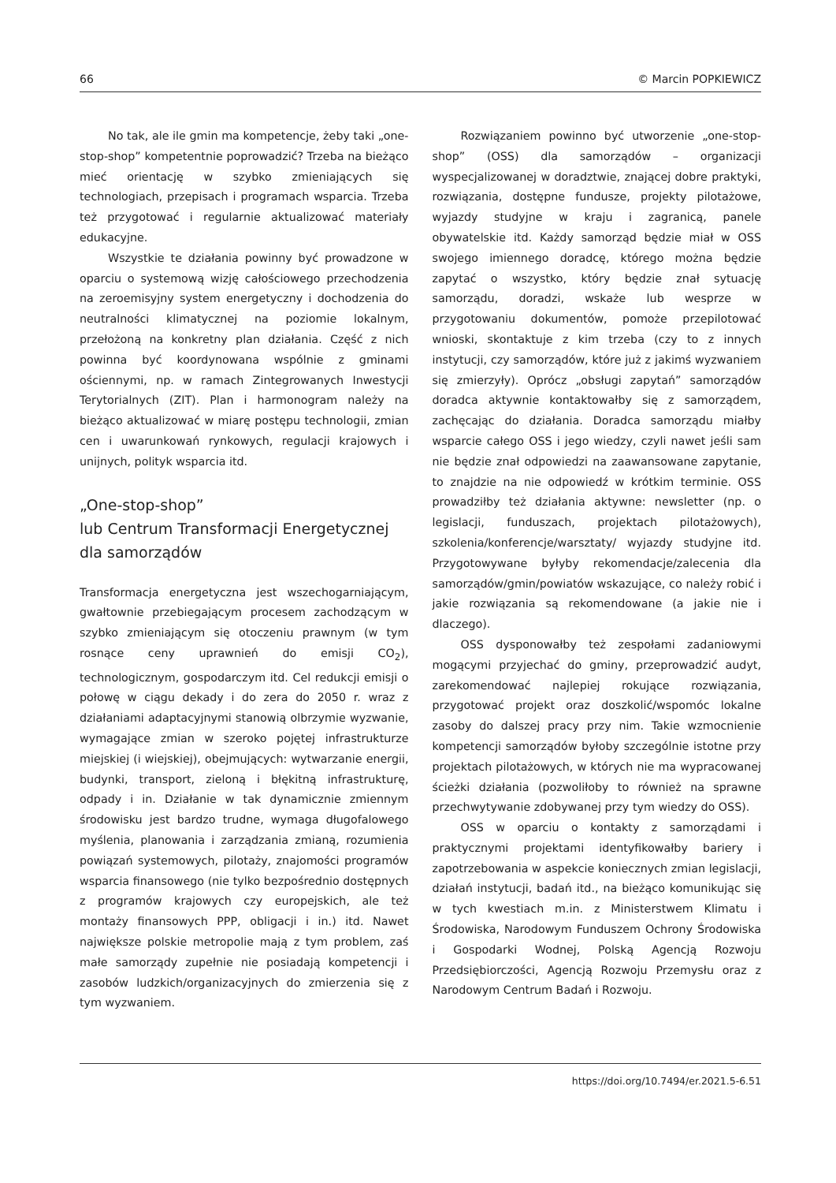66 © Marcin POPKIEWICZ
No tak, ale ile gmin ma kompetencje, żeby taki „one-stop-shop” kompetentnie poprowadzić? Trzeba na bieżąco mieć orientację w szybko zmieniających się technologiach, przepisach i programach wsparcia. Trzeba też przygotować i regularnie aktualizować materiały edukacyjne.
Wszystkie te działania powinny być prowadzone w oparciu o systemową wizję całościowego przechodzenia na zeroemisyjny system energetyczny i dochodzenia do neutralności klimatycznej na poziomie lokalnym, przełożoną na konkretny plan działania. Część z nich powinna być koordynowana wspólnie z gminami ościennymi, np. w ramach Zintegrowanych Inwestycji Terytorialnych (ZIT). Plan i harmonogram należy na bieżąco aktualizować w miarę postępu technologii, zmian cen i uwarunkowań rynkowych, regulacji krajowych i unijnych, polityk wsparcia itd.
„One-stop-shop”
lub Centrum Transformacji Energetycznej
dla samorządów
Transformacja energetyczna jest wszechogarniającym, gwałtownie przebiegającym procesem zachodzącym w szybko zmieniającym się otoczeniu prawnym (w tym rosnące ceny uprawnień do emisji CO<sub>2</sub>), technologicznym, gospodarczym itd. Cel redukcji emisji o połowę w ciągu dekady i do zera do 2050 r. wraz z działaniami adaptacyjnymi stanowią olbrzymie wyzwanie, wymagające zmian w szeroko pojętej infrastrukturze miejskiej (i wiejskiej), obejmujących: wytwarzanie energii, budynki, transport, zieloną i błękitną infrastrukturę, odpady i in. Działanie w tak dynamicznie zmiennym środowisku jest bardzo trudne, wymaga długofalowego myślenia, planowania i zarządzania zmianą, rozumienia powiązań systemowych, pilotaży, znajomości programów wsparcia finansowego (nie tylko bezpośrednio dostępnych z programów krajowych czy europejskich, ale też montaży finansowych PPP, obligacji i in.) itd. Nawet największe polskie metropolie mają z tym problem, zaś małe samorządy zupełnie nie posiadają kompetencji i zasobów ludzkich/organizacyjnych do zmierzenia się z tym wyzwaniem.
Rozwiązaniem powinno być utworzenie „one-stop-shop” (OSS) dla samorządów – organizacji wyspecjalizowanej w doradztwie, znającej dobre praktyki, rozwiązania, dostępne fundusze, projekty pilotażowe, wyjazdy studyjne w kraju i zagranicą, panele obywatelskie itd. Każdy samorząd będzie miał w OSS swojego imiennego doradcę, którego można będzie zapytać o wszystko, który będzie znał sytuację samorządu, doradzi, wskaże lub wesprze w przygotowaniu dokumentów, pomoże przepilotować wnioski, skontaktuje z kim trzeba (czy to z innych instytucji, czy samorządów, które już z jakimś wyzwaniem się zmierzyły). Oprócz „obsługi zapytań” samorządów doradca aktywnie kontaktowałby się z samorządem, zachęcając do działania. Doradca samorządu miałby wsparcie całego OSS i jego wiedzy, czyli nawet jeśli sam nie będzie znał odpowiedzi na zaawansowane zapytanie, to znajdzie na nie odpowiedź w krótkim terminie. OSS prowadziłby też działania aktywne: newsletter (np. o legislacji, funduszach, projektach pilotażowych), szkolenia/konferencje/warsztaty/ wyjazdy studyjne itd. Przygotowywane byłyby rekomendacje/zalecenia dla samorządów/gmin/powiatów wskazujące, co należy robić i jakie rozwiązania są rekomendowane (a jakie nie i dlaczego).
OSS dysponowałby też zespołami zadaniowymi mogącymi przyjechać do gminy, przeprowadzić audyt, zarekomendować najlepiej rokujące rozwiązania, przygotować projekt oraz doszkolić/wspomóc lokalne zasoby do dalszej pracy przy nim. Takie wzmocnienie kompetencji samorządów byłoby szczególnie istotne przy projektach pilotażowych, w których nie ma wypracowanej ścieżki działania (pozwoliłoby to również na sprawne przechwytywanie zdobywanej przy tym wiedzy do OSS).
OSS w oparciu o kontakty z samorządami i praktycznymi projektami identyfikowałby bariery i zapotrzebowania w aspekcie koniecznych zmian legislacji, działań instytucji, badań itd., na bieżąco komunikując się w tych kwestiach m.in. z Ministerstwem Klimatu i Środowiska, Narodowym Funduszem Ochrony Środowiska i Gospodarki Wodnej, Polską Agencją Rozwoju Przedsiębiorczości, Agencją Rozwoju Przemysłu oraz z Narodowym Centrum Badań i Rozwoju.
https://doi.org/10.7494/er.2021.5-6.51